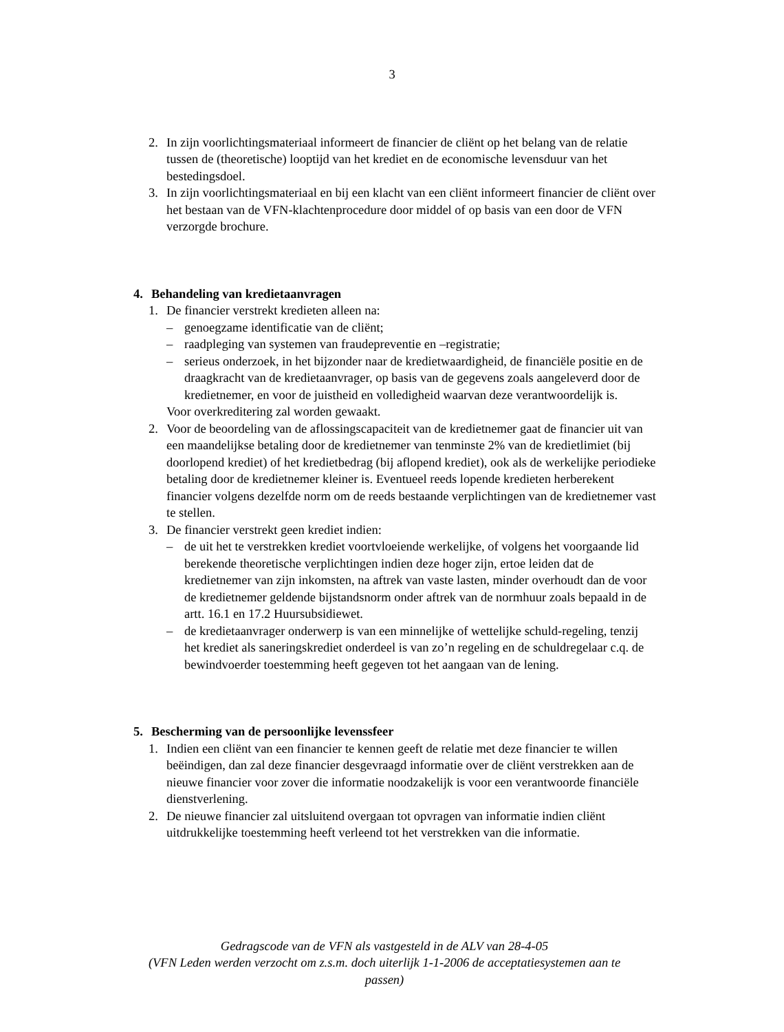3
2. In zijn voorlichtingsmateriaal informeert de financier de cliënt op het belang van de relatie tussen de (theoretische) looptijd van het krediet en de economische levensduur van het bestedingsdoel.
3. In zijn voorlichtingsmateriaal en bij een klacht van een cliënt informeert financier de cliënt over het bestaan van de VFN-klachtenprocedure door middel of op basis van een door de VFN verzorgde brochure.
4. Behandeling van kredietaanvragen
1. De financier verstrekt kredieten alleen na:
– genoegzame identificatie van de cliënt;
– raadpleging van systemen van fraudepreventie en –registratie;
– serieus onderzoek, in het bijzonder naar de kredietwaardigheid, de financiële positie en de draagkracht van de kredietaanvrager, op basis van de gegevens zoals aangeleverd door de kredietnemer, en voor de juistheid en volledigheid waarvan deze verantwoordelijk is.
Voor overkreditering zal worden gewaakt.
2. Voor de beoordeling van de aflossingscapaciteit van de kredietnemer gaat de financier uit van een maandelijkse betaling door de kredietnemer van tenminste 2% van de kredietlimiet (bij doorlopend krediet) of het kredietbedrag (bij aflopend krediet), ook als de werkelijke periodieke betaling door de kredietnemer kleiner is. Eventueel reeds lopende kredieten herberekent financier volgens dezelfde norm om de reeds bestaande verplichtingen van de kredietnemer vast te stellen.
3. De financier verstrekt geen krediet indien:
– de uit het te verstrekken krediet voortvloeiende werkelijke, of volgens het voorgaande lid berekende theoretische verplichtingen indien deze hoger zijn, ertoe leiden dat de kredietnemer van zijn inkomsten, na aftrek van vaste lasten, minder overhoudt dan de voor de kredietnemer geldende bijstandsnorm onder aftrek van de normhuur zoals bepaald in de artt. 16.1 en 17.2 Huursubsidiewet.
– de kredietaanvrager onderwerp is van een minnelijke of wettelijke schuld-regeling, tenzij het krediet als saneringskrediet onderdeel is van zo’n regeling en de schuldregelaar c.q. de bewindvoerder toestemming heeft gegeven tot het aangaan van de lening.
5. Bescherming van de persoonlijke levenssfeer
1. Indien een cliënt van een financier te kennen geeft de relatie met deze financier te willen beëindigen, dan zal deze financier desgevraagd informatie over de cliënt verstrekken aan de nieuwe financier voor zover die informatie noodzakelijk is voor een verantwoorde financiële dienstverlening.
2. De nieuwe financier zal uitsluitend overgaan tot opvragen van informatie indien cliënt uitdrukkelijke toestemming heeft verleend tot het verstrekken van die informatie.
Gedragscode van de VFN als vastgesteld in de ALV van 28-4-05
(VFN Leden werden verzocht om z.s.m. doch uiterlijk 1-1-2006 de acceptatiesystemen aan te passen)